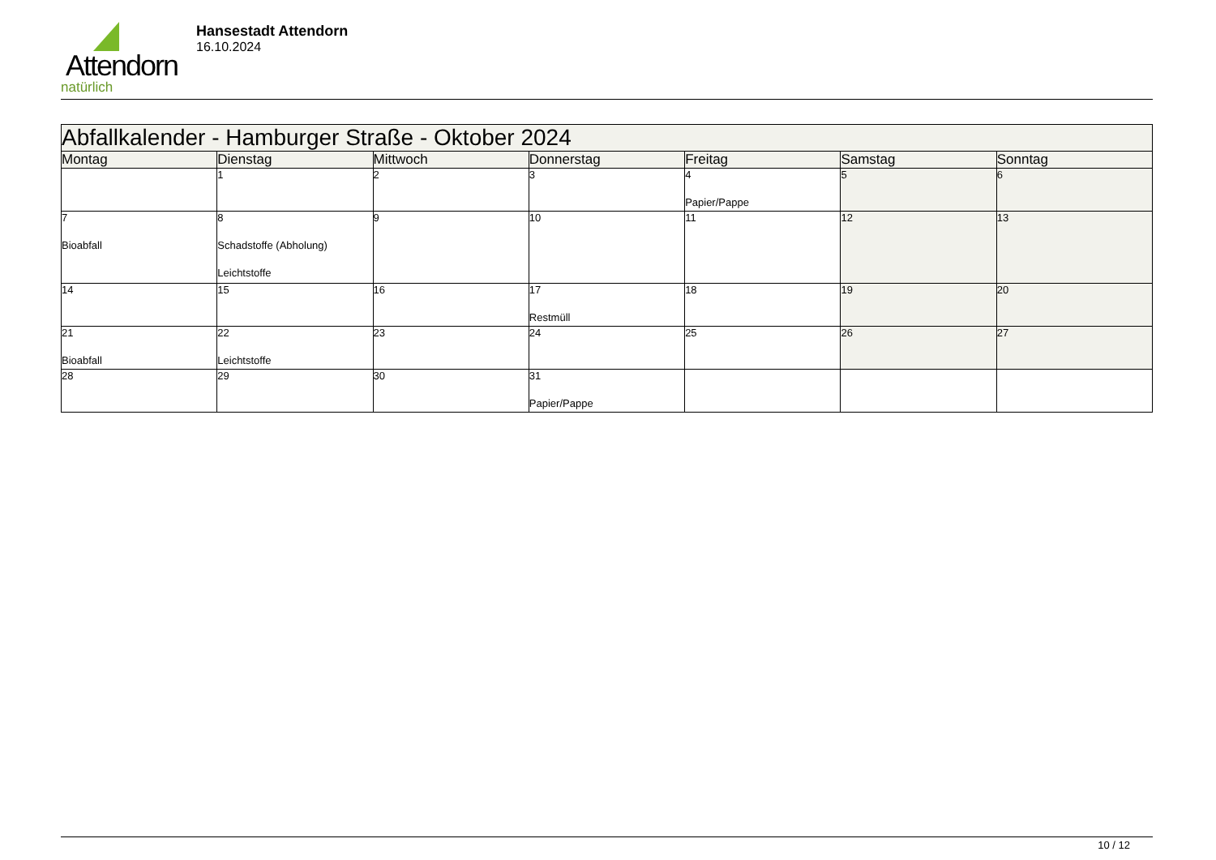Attendorn
natürlich
Hansestadt Attendorn
16.10.2024
| Abfallkalender - Hamburger Straße - Oktober 2024 | | | | | | |
| --- | --- | --- | --- | --- | --- | --- |
| Montag | Dienstag | Mittwoch | Donnerstag | Freitag | Samstag | Sonntag |
| | 1 | 2 | 3 | 4 Papier/Pappe | 5 | 6 |
| 7 Bioabfall | 8 Schadstoffe (Abholung) Leichtstoffe | 9 | 10 | 11 | 12 | 13 |
| 14 | 15 | 16 | 17 Restmüll | 18 | 19 | 20 |
| 21 Bioabfall | 22 Leichtstoffe | 23 | 24 | 25 | 26 | 27 |
| 28 | 29 | 30 | 31 Papier/Pappe | | | |
10 / 12